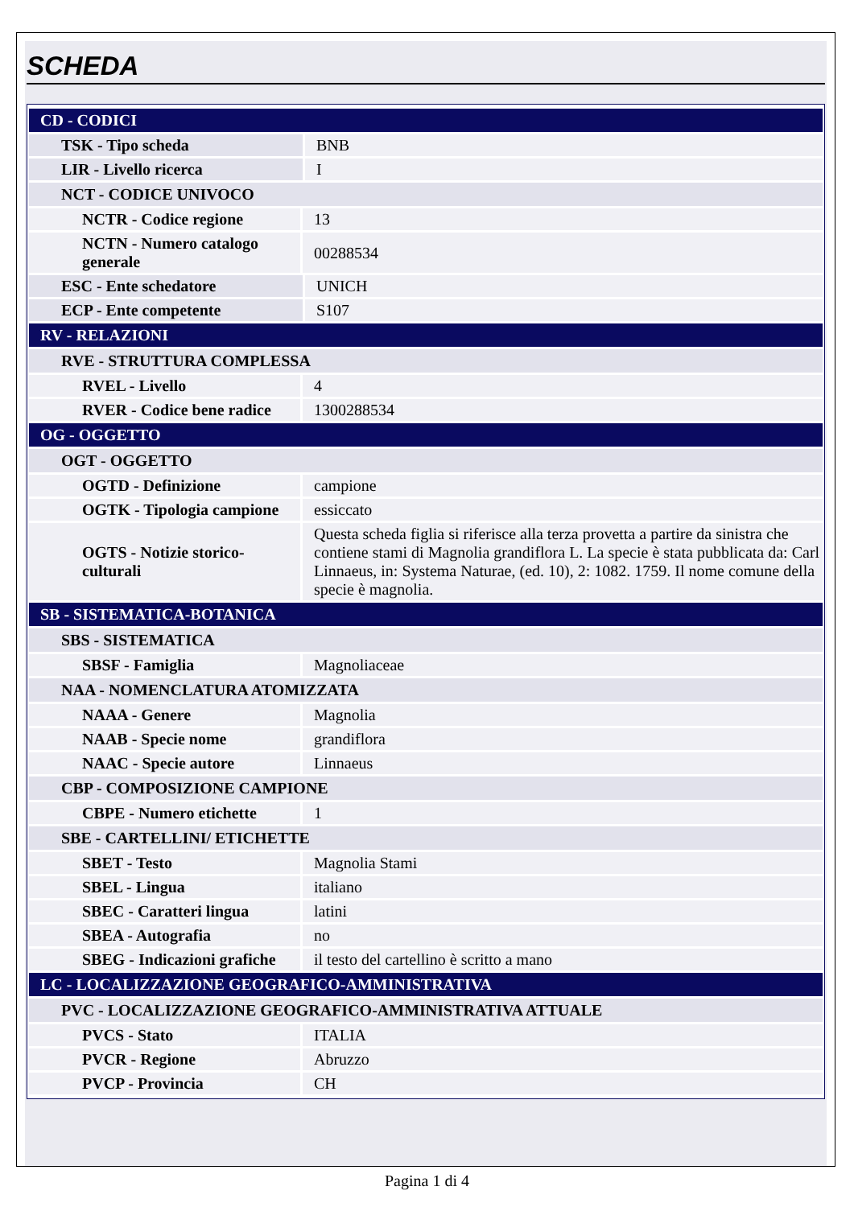SCHEDA
| CD - CODICI | |
| TSK - Tipo scheda | BNB |
| LIR - Livello ricerca | I |
| NCT - CODICE UNIVOCO | |
| NCTR - Codice regione | 13 |
| NCTN - Numero catalogo generale | 00288534 |
| ESC - Ente schedatore | UNICH |
| ECP - Ente competente | S107 |
| RV - RELAZIONI | |
| RVE - STRUTTURA COMPLESSA | |
| RVEL - Livello | 4 |
| RVER - Codice bene radice | 1300288534 |
| OG - OGGETTO | |
| OGT - OGGETTO | |
| OGTD - Definizione | campione |
| OGTK - Tipologia campione | essiccato |
| OGTS - Notizie storico-culturali | Questa scheda figlia si riferisce alla terza provetta a partire da sinistra che contiene stami di Magnolia grandiflora L. La specie è stata pubblicata da: Carl Linnaeus, in: Systema Naturae, (ed. 10), 2: 1082. 1759. Il nome comune della specie è magnolia. |
| SB - SISTEMATICA-BOTANICA | |
| SBS - SISTEMATICA | |
| SBSF - Famiglia | Magnoliaceae |
| NAA - NOMENCLATURA ATOMIZZATA | |
| NAAA - Genere | Magnolia |
| NAAB - Specie nome | grandiflora |
| NAAC - Specie autore | Linnaeus |
| CBP - COMPOSIZIONE CAMPIONE | |
| CBPE - Numero etichette | 1 |
| SBE - CARTELLINI/ ETICHETTE | |
| SBET - Testo | Magnolia Stami |
| SBEL - Lingua | italiano |
| SBEC - Caratteri lingua | latini |
| SBEA - Autografia | no |
| SBEG - Indicazioni grafiche | il testo del cartellino è scritto a mano |
| LC - LOCALIZZAZIONE GEOGRAFICO-AMMINISTRATIVA | |
| PVC - LOCALIZZAZIONE GEOGRAFICO-AMMINISTRATIVA ATTUALE | |
| PVCS - Stato | ITALIA |
| PVCR - Regione | Abruzzo |
| PVCP - Provincia | CH |
Pagina 1 di 4